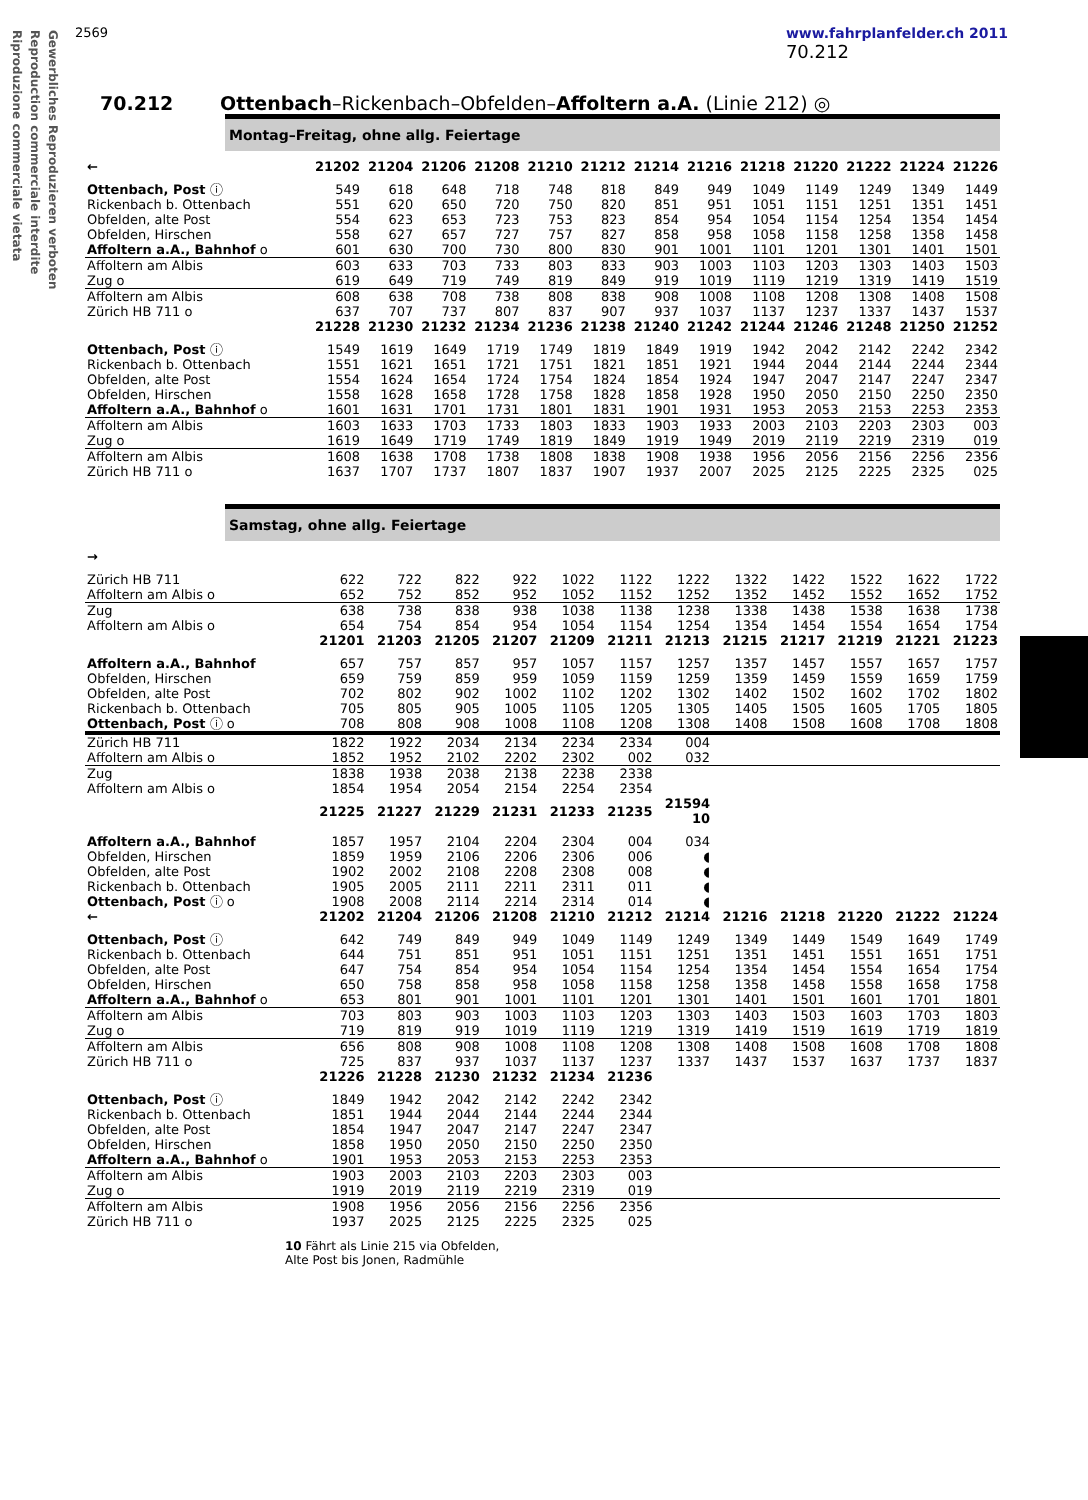Gewerbliches Reproduzieren verboten
Reproduction commerciale interdite
Riproduzione commerciale vietata
2569 www.fahrplanfelder.ch 2011
70.212
70.212 Ottenbach–Rickenbach–Obfelden–Affoltern a.A. (Linie 212) ◎
Montag–Freitag, ohne allg. Feiertage
| ← | 21202 | 21204 | 21206 | 21208 | 21210 | 21212 | 21214 | 21216 | 21218 | 21220 | 21222 | 21224 | 21226 |
| --- | --- | --- | --- | --- | --- | --- | --- | --- | --- | --- | --- | --- | --- |
| Ottenbach, Post ⓘ | 549 | 618 | 648 | 718 | 748 | 818 | 849 | 949 | 1049 | 1149 | 1249 | 1349 | 1449 |
| Rickenbach b. Ottenbach | 551 | 620 | 650 | 720 | 750 | 820 | 851 | 951 | 1051 | 1151 | 1251 | 1351 | 1451 |
| Obfelden, alte Post | 554 | 623 | 653 | 723 | 753 | 823 | 854 | 954 | 1054 | 1154 | 1254 | 1354 | 1454 |
| Obfelden, Hirschen | 558 | 627 | 657 | 727 | 757 | 827 | 858 | 958 | 1058 | 1158 | 1258 | 1358 | 1458 |
| Affoltern a.A., Bahnhof o | 601 | 630 | 700 | 730 | 800 | 830 | 901 | 1001 | 1101 | 1201 | 1301 | 1401 | 1501 |
| Affoltern am Albis | 603 | 633 | 703 | 733 | 803 | 833 | 903 | 1003 | 1103 | 1203 | 1303 | 1403 | 1503 |
| Zug o | 619 | 649 | 719 | 749 | 819 | 849 | 919 | 1019 | 1119 | 1219 | 1319 | 1419 | 1519 |
| Affoltern am Albis | 608 | 638 | 708 | 738 | 808 | 838 | 908 | 1008 | 1108 | 1208 | 1308 | 1408 | 1508 |
| Zürich HB 711 o | 637 | 707 | 737 | 807 | 837 | 907 | 937 | 1037 | 1137 | 1237 | 1337 | 1437 | 1537 |
| | 21228 | 21230 | 21232 | 21234 | 21236 | 21238 | 21240 | 21242 | 21244 | 21246 | 21248 | 21250 | 21252 |
| Ottenbach, Post ⓘ | 1549 | 1619 | 1649 | 1719 | 1749 | 1819 | 1849 | 1919 | 1942 | 2042 | 2142 | 2242 | 2342 |
| Rickenbach b. Ottenbach | 1551 | 1621 | 1651 | 1721 | 1751 | 1821 | 1851 | 1921 | 1944 | 2044 | 2144 | 2244 | 2344 |
| Obfelden, alte Post | 1554 | 1624 | 1654 | 1724 | 1754 | 1824 | 1854 | 1924 | 1947 | 2047 | 2147 | 2247 | 2347 |
| Obfelden, Hirschen | 1558 | 1628 | 1658 | 1728 | 1758 | 1828 | 1858 | 1928 | 1950 | 2050 | 2150 | 2250 | 2350 |
| Affoltern a.A., Bahnhof o | 1601 | 1631 | 1701 | 1731 | 1801 | 1831 | 1901 | 1931 | 1953 | 2053 | 2153 | 2253 | 2353 |
| Affoltern am Albis | 1603 | 1633 | 1703 | 1733 | 1803 | 1833 | 1903 | 1933 | 2003 | 2103 | 2203 | 2303 | 003 |
| Zug o | 1619 | 1649 | 1719 | 1749 | 1819 | 1849 | 1919 | 1949 | 2019 | 2119 | 2219 | 2319 | 019 |
| Affoltern am Albis | 1608 | 1638 | 1708 | 1738 | 1808 | 1838 | 1908 | 1938 | 1956 | 2056 | 2156 | 2256 | 2356 |
| Zürich HB 711 o | 1637 | 1707 | 1737 | 1807 | 1837 | 1907 | 1937 | 2007 | 2025 | 2125 | 2225 | 2325 | 025 |
Samstag, ohne allg. Feiertage
| → | | | | | | | | | | | | |
| --- | --- | --- | --- | --- | --- | --- | --- | --- | --- | --- | --- | --- |
| Zürich HB 711 | 622 | 722 | 822 | 922 | 1022 | 1122 | 1222 | 1322 | 1422 | 1522 | 1622 | 1722 |
| Affoltern am Albis o | 652 | 752 | 852 | 952 | 1052 | 1152 | 1252 | 1352 | 1452 | 1552 | 1652 | 1752 |
| Zug | 638 | 738 | 838 | 938 | 1038 | 1138 | 1238 | 1338 | 1438 | 1538 | 1638 | 1738 |
| Affoltern am Albis o | 654 | 754 | 854 | 954 | 1054 | 1154 | 1254 | 1354 | 1454 | 1554 | 1654 | 1754 |
| | 21201 | 21203 | 21205 | 21207 | 21209 | 21211 | 21213 | 21215 | 21217 | 21219 | 21221 | 21223 |
| Affoltern a.A., Bahnhof | 657 | 757 | 857 | 957 | 1057 | 1157 | 1257 | 1357 | 1457 | 1557 | 1657 | 1757 |
| Obfelden, Hirschen | 659 | 759 | 859 | 959 | 1059 | 1159 | 1259 | 1359 | 1459 | 1559 | 1659 | 1759 |
| Obfelden, alte Post | 702 | 802 | 902 | 1002 | 1102 | 1202 | 1302 | 1402 | 1502 | 1602 | 1702 | 1802 |
| Rickenbach b. Ottenbach | 705 | 805 | 905 | 1005 | 1105 | 1205 | 1305 | 1405 | 1505 | 1605 | 1705 | 1805 |
| Ottenbach, Post ⓘ o | 708 | 808 | 908 | 1008 | 1108 | 1208 | 1308 | 1408 | 1508 | 1608 | 1708 | 1808 |
| Zürich HB 711 | 1822 | 1922 | 2034 | 2134 | 2234 | 2334 | 004 | | | | | |
| Affoltern am Albis o | 1852 | 1952 | 2102 | 2202 | 2302 | 002 | 032 | | | | | |
| Zug | 1838 | 1938 | 2038 | 2138 | 2238 | 2338 | | | | | | |
| Affoltern am Albis o | 1854 | 1954 | 2054 | 2154 | 2254 | 2354 | | | | | | |
| | 21225 | 21227 | 21229 | 21231 | 21233 | 21235 | 21594 10 | | | | | |
| Affoltern a.A., Bahnhof | 1857 | 1957 | 2104 | 2204 | 2304 | 004 | 034 | | | | | |
| Obfelden, Hirschen | 1859 | 1959 | 2106 | 2206 | 2306 | 006 | ◖ | | | | | |
| Obfelden, alte Post | 1902 | 2002 | 2108 | 2208 | 2308 | 008 | ◖ | | | | | |
| Rickenbach b. Ottenbach | 1905 | 2005 | 2111 | 2211 | 2311 | 011 | ◖ | | | | | |
| Ottenbach, Post ⓘ o | 1908 | 2008 | 2114 | 2214 | 2314 | 014 | ◖ | | | | | |
| ← | 21202 | 21204 | 21206 | 21208 | 21210 | 21212 | 21214 | 21216 | 21218 | 21220 | 21222 | 21224 |
| Ottenbach, Post ⓘ | 642 | 749 | 849 | 949 | 1049 | 1149 | 1249 | 1349 | 1449 | 1549 | 1649 | 1749 |
| Rickenbach b. Ottenbach | 644 | 751 | 851 | 951 | 1051 | 1151 | 1251 | 1351 | 1451 | 1551 | 1651 | 1751 |
| Obfelden, alte Post | 647 | 754 | 854 | 954 | 1054 | 1154 | 1254 | 1354 | 1454 | 1554 | 1654 | 1754 |
| Obfelden, Hirschen | 650 | 758 | 858 | 958 | 1058 | 1158 | 1258 | 1358 | 1458 | 1558 | 1658 | 1758 |
| Affoltern a.A., Bahnhof o | 653 | 801 | 901 | 1001 | 1101 | 1201 | 1301 | 1401 | 1501 | 1601 | 1701 | 1801 |
| Affoltern am Albis | 703 | 803 | 903 | 1003 | 1103 | 1203 | 1303 | 1403 | 1503 | 1603 | 1703 | 1803 |
| Zug o | 719 | 819 | 919 | 1019 | 1119 | 1219 | 1319 | 1419 | 1519 | 1619 | 1719 | 1819 |
| Affoltern am Albis | 656 | 808 | 908 | 1008 | 1108 | 1208 | 1308 | 1408 | 1508 | 1608 | 1708 | 1808 |
| Zürich HB 711 o | 725 | 837 | 937 | 1037 | 1137 | 1237 | 1337 | 1437 | 1537 | 1637 | 1737 | 1837 |
| | 21226 | 21228 | 21230 | 21232 | 21234 | 21236 | | | | | | |
| Ottenbach, Post ⓘ | 1849 | 1942 | 2042 | 2142 | 2242 | 2342 | | | | | | |
| Rickenbach b. Ottenbach | 1851 | 1944 | 2044 | 2144 | 2244 | 2344 | | | | | | |
| Obfelden, alte Post | 1854 | 1947 | 2047 | 2147 | 2247 | 2347 | | | | | | |
| Obfelden, Hirschen | 1858 | 1950 | 2050 | 2150 | 2250 | 2350 | | | | | | |
| Affoltern a.A., Bahnhof o | 1901 | 1953 | 2053 | 2153 | 2253 | 2353 | | | | | | |
| Affoltern am Albis | 1903 | 2003 | 2103 | 2203 | 2303 | 003 | | | | | | |
| Zug o | 1919 | 2019 | 2119 | 2219 | 2319 | 019 | | | | | | |
| Affoltern am Albis | 1908 | 1956 | 2056 | 2156 | 2256 | 2356 | | | | | | |
| Zürich HB 711 o | 1937 | 2025 | 2125 | 2225 | 2325 | 025 | | | | | | |
10 Fährt als Linie 215 via Obfelden,
Alte Post bis Jonen, Radmühle